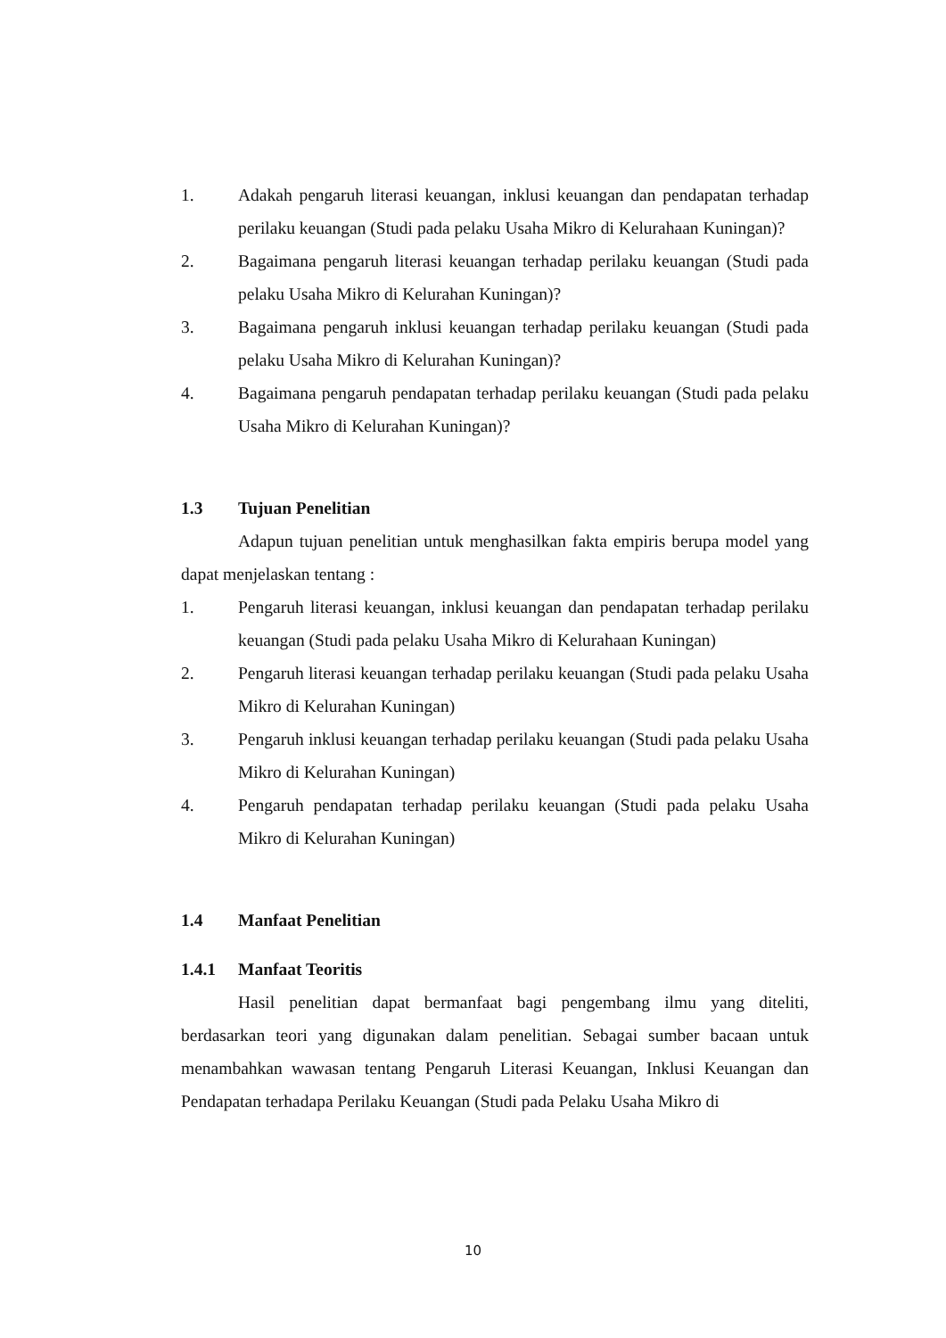1. Adakah pengaruh literasi keuangan, inklusi keuangan dan pendapatan terhadap perilaku keuangan (Studi pada pelaku Usaha Mikro di Kelurahaan Kuningan)?
2. Bagaimana pengaruh literasi keuangan terhadap perilaku keuangan (Studi pada pelaku Usaha Mikro di Kelurahan Kuningan)?
3. Bagaimana pengaruh inklusi keuangan terhadap perilaku keuangan (Studi pada pelaku Usaha Mikro di Kelurahan Kuningan)?
4. Bagaimana pengaruh pendapatan terhadap perilaku keuangan (Studi pada pelaku Usaha Mikro di Kelurahan Kuningan)?
1.3 Tujuan Penelitian
Adapun tujuan penelitian untuk menghasilkan fakta empiris berupa model yang dapat menjelaskan tentang :
1. Pengaruh literasi keuangan, inklusi keuangan dan pendapatan terhadap perilaku keuangan (Studi pada pelaku Usaha Mikro di Kelurahaan Kuningan)
2. Pengaruh literasi keuangan terhadap perilaku keuangan (Studi pada pelaku Usaha Mikro di Kelurahan Kuningan)
3. Pengaruh inklusi keuangan terhadap perilaku keuangan (Studi pada pelaku Usaha Mikro di Kelurahan Kuningan)
4. Pengaruh pendapatan terhadap perilaku keuangan (Studi pada pelaku Usaha Mikro di Kelurahan Kuningan)
1.4 Manfaat Penelitian
1.4.1 Manfaat Teoritis
Hasil penelitian dapat bermanfaat bagi pengembang ilmu yang diteliti, berdasarkan teori yang digunakan dalam penelitian. Sebagai sumber bacaan untuk menambahkan wawasan tentang Pengaruh Literasi Keuangan, Inklusi Keuangan dan Pendapatan terhadapa Perilaku Keuangan (Studi pada Pelaku Usaha Mikro di
10